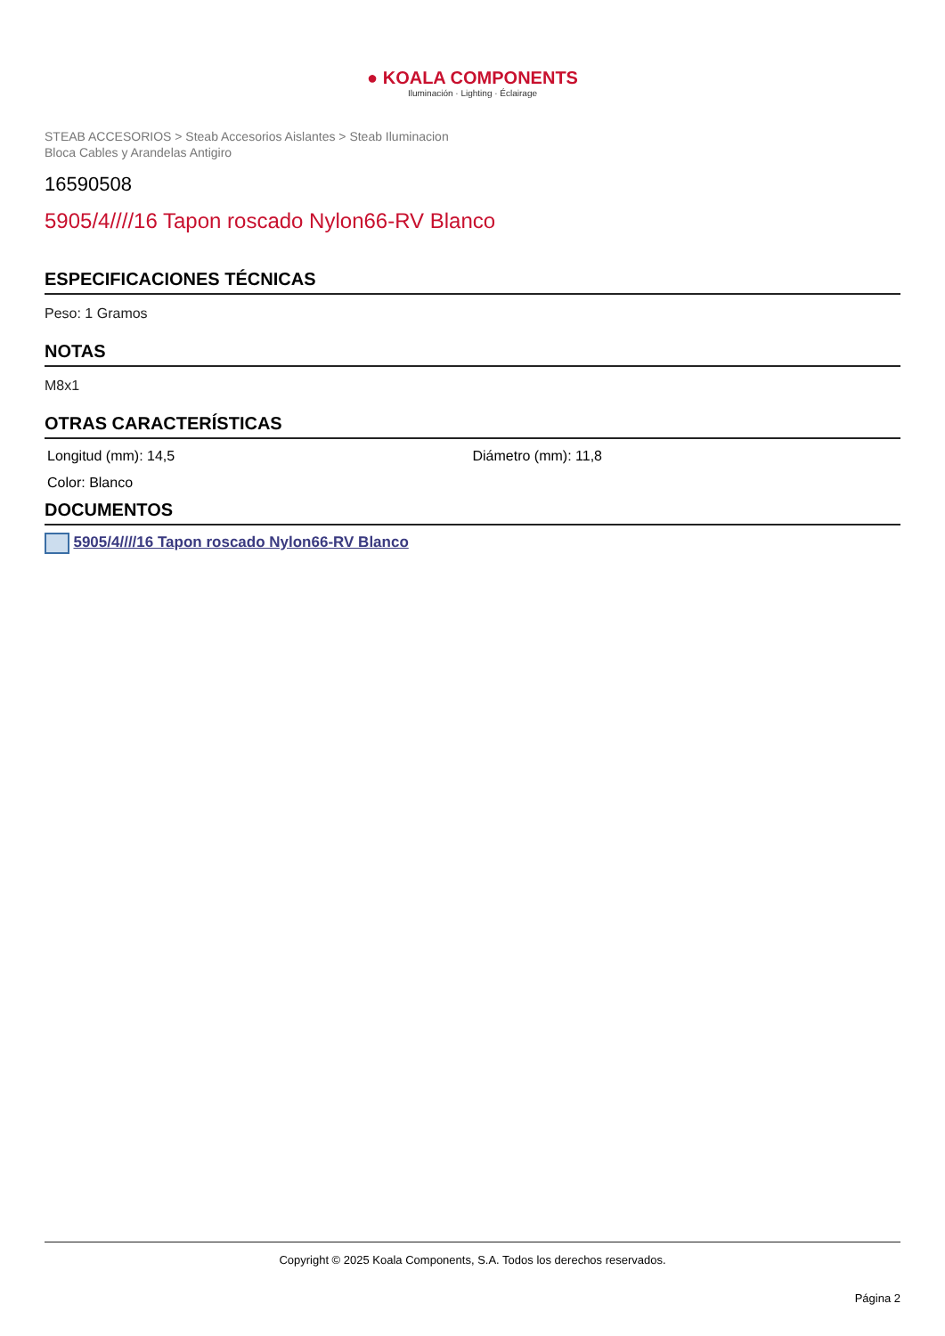● KOALA COMPONENTS
Iluminación · Lighting · Éclairage
STEAB ACCESORIOS > Steab Accesorios Aislantes > Steab Iluminacion
Bloca Cables y Arandelas Antigiro
16590508
5905/4////16 Tapon roscado Nylon66-RV Blanco
ESPECIFICACIONES TÉCNICAS
Peso: 1 Gramos
NOTAS
M8x1
OTRAS CARACTERÍSTICAS
Longitud (mm): 14,5
Diámetro (mm): 11,8
Color: Blanco
DOCUMENTOS
5905/4////16 Tapon roscado Nylon66-RV Blanco
Copyright © 2025 Koala Components, S.A. Todos los derechos reservados.
Página 2